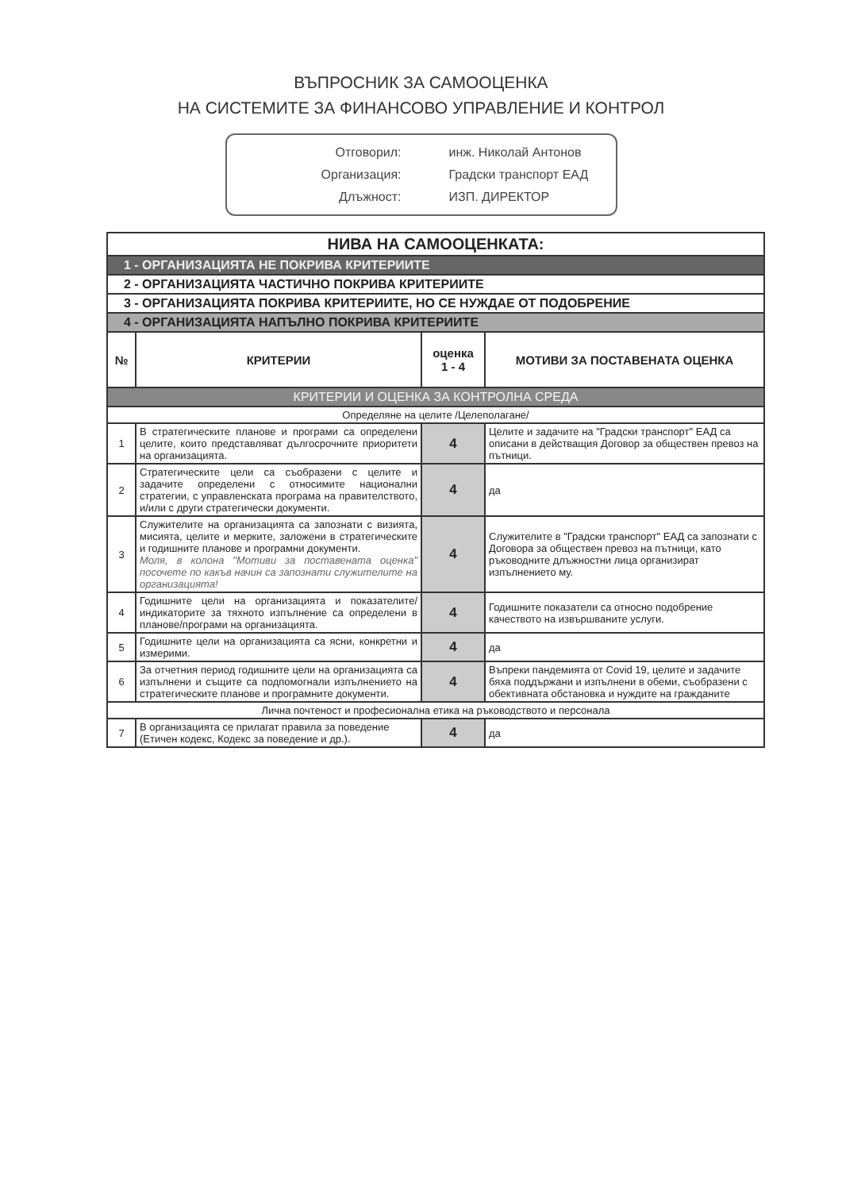ВЪПРОСНИК ЗА САМООЦЕНКА
НА СИСТЕМИТЕ ЗА ФИНАНСОВО УПРАВЛЕНИЕ И КОНТРОЛ
Отговорил: инж. Николай Антонов
Организация: Градски транспорт ЕАД
Длъжност: ИЗП. ДИРЕКТОР
| НИВА НА САМООЦЕНКАТА: | | | |
| --- | --- | --- | --- |
| 1 - ОРГАНИЗАЦИЯТА НЕ ПОКРИВА КРИТЕРИИТЕ | | | |
| 2 - ОРГАНИЗАЦИЯТА ЧАСТИЧНО ПОКРИВА КРИТЕРИИТЕ | | | |
| 3 - ОРГАНИЗАЦИЯТА ПОКРИВА КРИТЕРИИТЕ, НО СЕ НУЖДАЕ ОТ ПОДОБРЕНИЕ | | | |
| 4 - ОРГАНИЗАЦИЯТА НАПЪЛНО ПОКРИВА КРИТЕРИИТЕ | | | |
| № | КРИТЕРИИ | оценка 1 - 4 | МОТИВИ ЗА ПОСТАВЕНАТА ОЦЕНКА |
| КРИТЕРИИ И ОЦЕНКА ЗА КОНТРОЛНА СРЕДА | | | |
| Определяне на целите /Целеполагане/ | | | |
| 1 | В стратегическите планове и програми са определени целите, които представляват дългосрочните приоритети на организацията. | 4 | Целите и задачите на "Градски транспорт" ЕАД са описани в действащия Договор за обществен превоз на пътници. |
| 2 | Стратегическите цели са съобразени с целите и задачите определени с относимите национални стратегии, с управленската програма на правителството, и/или с други стратегически документи. | 4 | да |
| 3 | Служителите на организацията са запознати с визията, мисията, целите и мерките, заложени в стратегическите и годишните планове и програмни документи. Моля, в колона "Мотиви за поставената оценка" посочете по какъв начин са запознати служителите на организацията! | 4 | Служителите в "Градски транспорт" ЕАД са запознати с Договора за обществен превоз на пътници, като ръководните длъжностни лица организират изпълнението му. |
| 4 | Годишните цели на организацията и показателите/индикаторите за тяхното изпълнение са определени в планове/програми на организацията. | 4 | Годишните показатели са относно подобрение качеството на извършваните услуги. |
| 5 | Годишните цели на организацията са ясни, конкретни и измерими. | 4 | да |
| 6 | За отчетния период годишните цели на организацията са изпълнени и същите са подпомогнали изпълнението на стратегическите планове и програмните документи. | 4 | Въпреки пандемията от Covid 19, целите и задачите бяха поддържани и изпълнени в обеми, съобразени с обективната обстановка и нуждите на гражданите |
| Лична почтеност и професионална етика на ръководството и персонала | | | |
| 7 | В организацията се прилагат правила за поведение (Етичен кодекс, Кодекс за поведение и др.). | 4 | да |